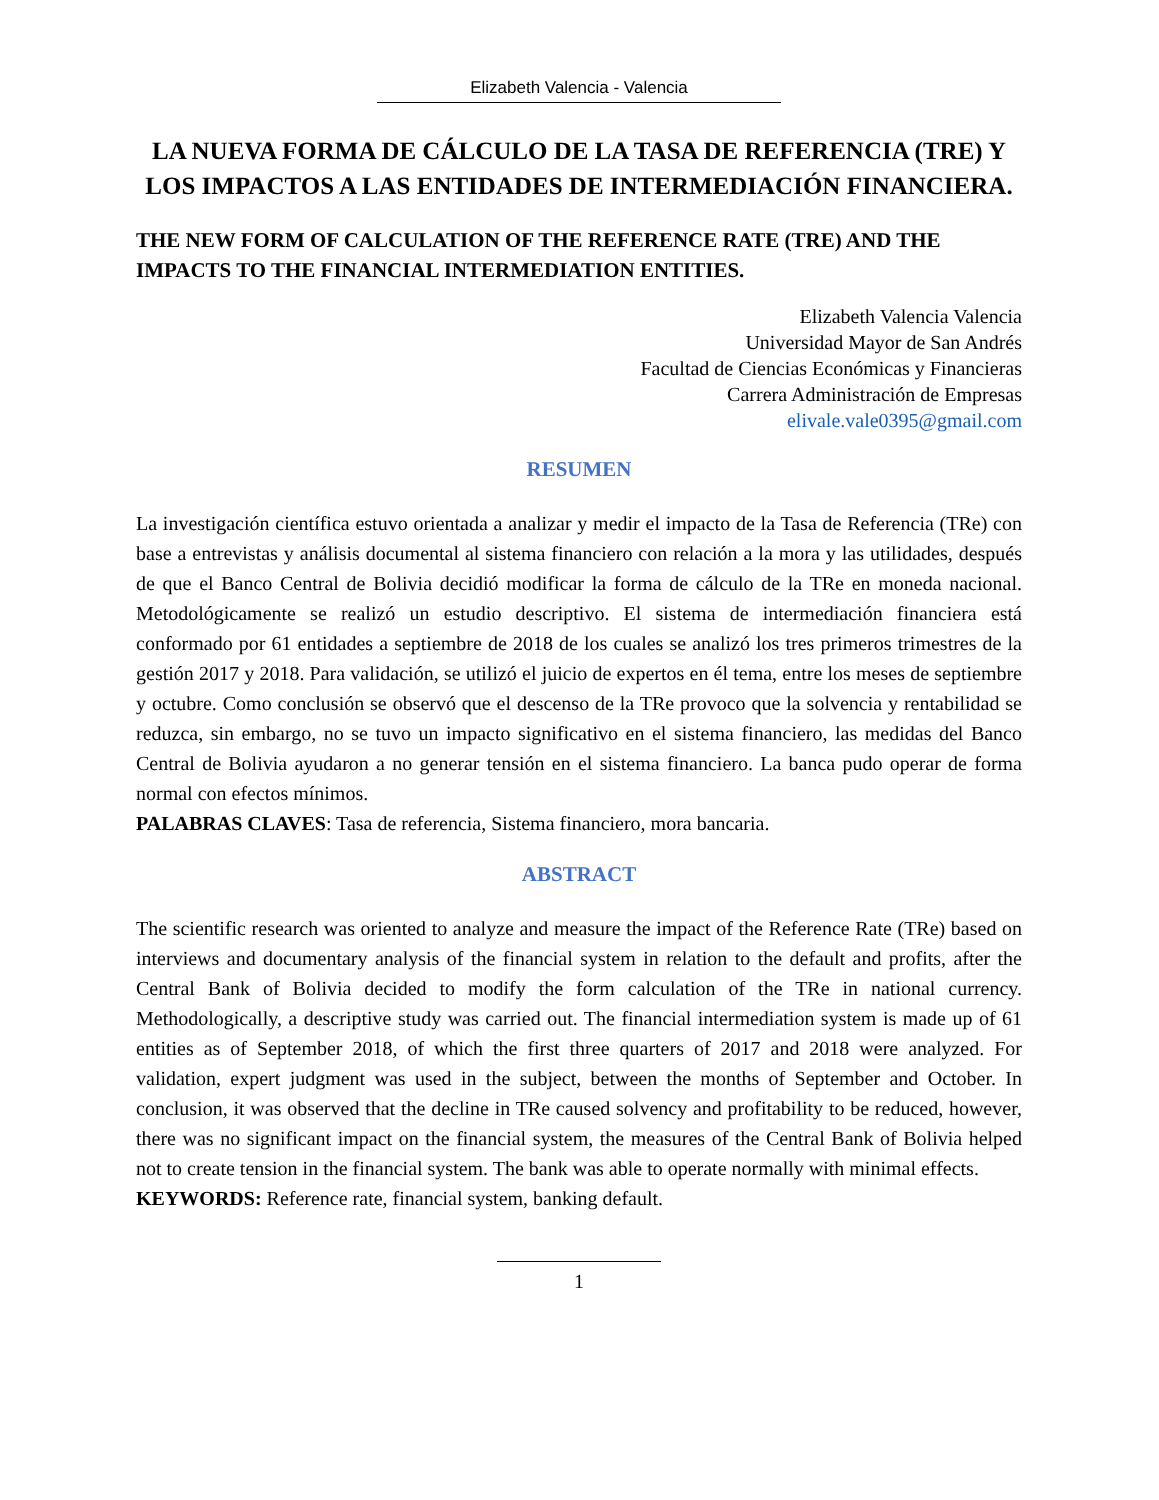Elizabeth Valencia - Valencia
LA NUEVA FORMA DE CÁLCULO DE LA TASA DE REFERENCIA (TRE) Y LOS IMPACTOS A LAS ENTIDADES DE INTERMEDIACIÓN FINANCIERA.
THE NEW FORM OF CALCULATION OF THE REFERENCE RATE (TRE) AND THE IMPACTS TO THE FINANCIAL INTERMEDIATION ENTITIES.
Elizabeth Valencia Valencia
Universidad Mayor de San Andrés
Facultad de Ciencias Económicas y Financieras
Carrera Administración de Empresas
elivale.vale0395@gmail.com
RESUMEN
La investigación científica estuvo orientada a analizar y medir el impacto de la Tasa de Referencia (TRe) con base a entrevistas y análisis documental al sistema financiero con relación a la mora y las utilidades, después de que el Banco Central de Bolivia decidió modificar la forma de cálculo de la TRe en moneda nacional. Metodológicamente se realizó un estudio descriptivo. El sistema de intermediación financiera está conformado por 61 entidades a septiembre de 2018 de los cuales se analizó los tres primeros trimestres de la gestión 2017 y 2018. Para validación, se utilizó el juicio de expertos en él tema, entre los meses de septiembre y octubre. Como conclusión se observó que el descenso de la TRe provoco que la solvencia y rentabilidad se reduzca, sin embargo, no se tuvo un impacto significativo en el sistema financiero, las medidas del Banco Central de Bolivia ayudaron a no generar tensión en el sistema financiero. La banca pudo operar de forma normal con efectos mínimos.
PALABRAS CLAVES: Tasa de referencia, Sistema financiero, mora bancaria.
ABSTRACT
The scientific research was oriented to analyze and measure the impact of the Reference Rate (TRe) based on interviews and documentary analysis of the financial system in relation to the default and profits, after the Central Bank of Bolivia decided to modify the form calculation of the TRe in national currency. Methodologically, a descriptive study was carried out. The financial intermediation system is made up of 61 entities as of September 2018, of which the first three quarters of 2017 and 2018 were analyzed. For validation, expert judgment was used in the subject, between the months of September and October. In conclusion, it was observed that the decline in TRe caused solvency and profitability to be reduced, however, there was no significant impact on the financial system, the measures of the Central Bank of Bolivia helped not to create tension in the financial system. The bank was able to operate normally with minimal effects.
KEYWORDS: Reference rate, financial system, banking default.
1